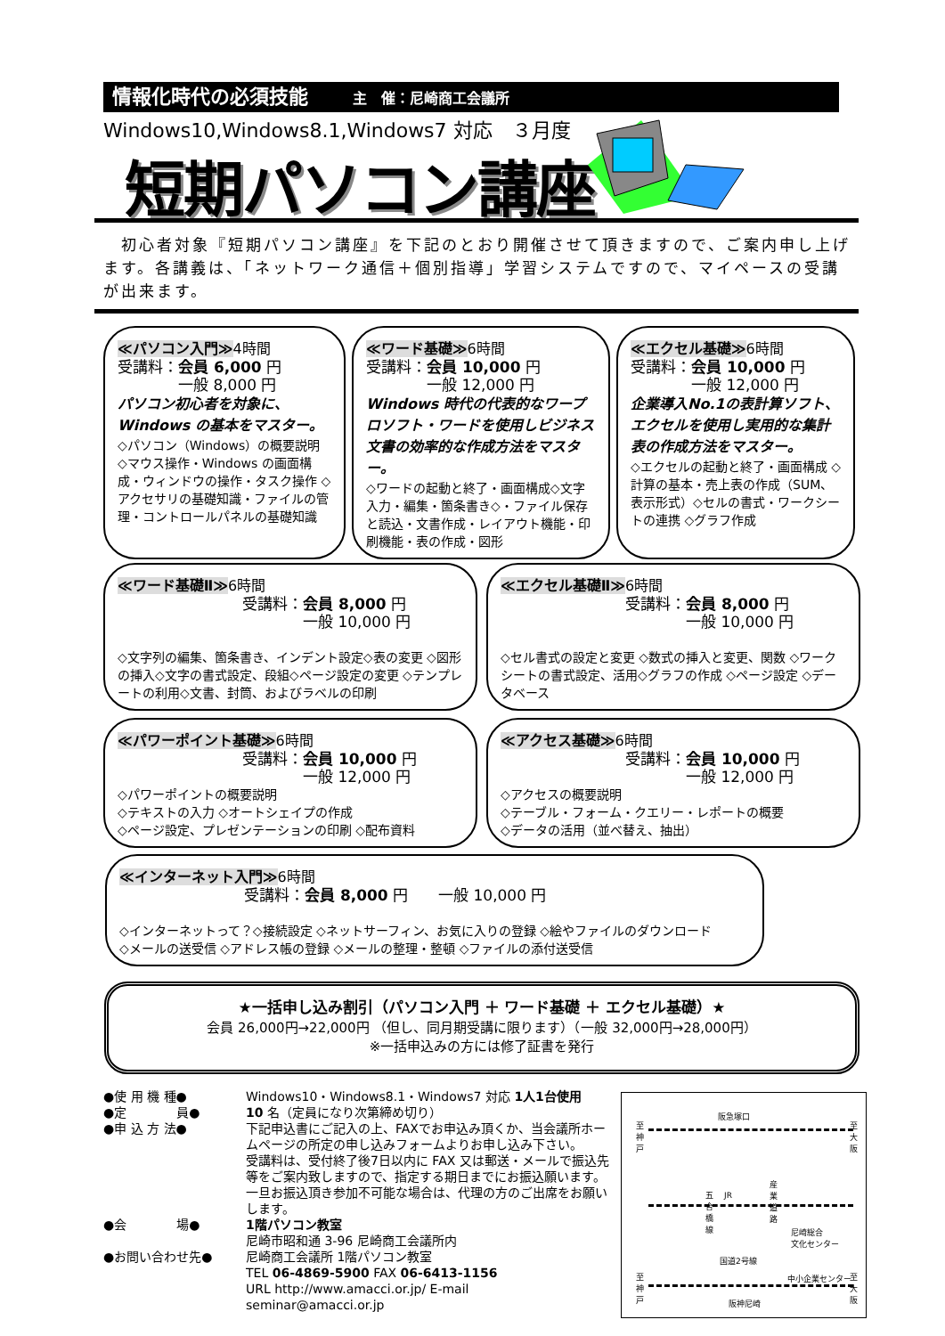情報化時代の必須技能 主　催：尼崎商工会議所
Windows10,Windows8.1,Windows7 対応　３月度
短期パソコン講座
　初心者対象『短期パソコン講座』を下記のとおり開催させて頂きますので、ご案内申し上げます。各講義は、「ネットワーク通信＋個別指導」学習システムですので、マイペースの受講が出来ます。
≪パソコン入門≫4時間
受講料：会員 6,000 円
　　　　一般 8,000 円
パソコン初心者を対象に、Windows の基本をマスター。
◇パソコン（Windows）の概要説明 ◇マウス操作・Windows の画面構成・ウィンドウの操作・タスク操作 ◇アクセサリの基礎知識・ファイルの管理・コントロールパネルの基礎知識
≪ワード基礎≫6時間
受講料：会員 10,000 円
　　　　一般 12,000 円
Windows 時代の代表的なワープロソフト・ワードを使用しビジネス文書の効率的な作成方法をマスター。
◇ワードの起動と終了・画面構成◇文字入力・編集・箇条書き◇・ファイル保存と読込・文書作成・レイアウト機能・印刷機能・表の作成・図形
≪エクセル基礎≫6時間
受講料：会員 10,000 円
　　　　一般 12,000 円
企業導入No.1の表計算ソフト、エクセルを使用し実用的な集計表の作成方法をマスター。
◇エクセルの起動と終了・画面構成 ◇計算の基本・売上表の作成（SUM、表示形式）◇セルの書式・ワークシートの連携 ◇グラフ作成
≪ワード基礎Ⅱ≫6時間
受講料：会員 8,000 円
　　　　一般 10,000 円
◇文字列の編集、箇条書き、インデント設定◇表の変更 ◇図形の挿入◇文字の書式設定、段組◇ページ設定の変更 ◇テンプレートの利用◇文書、封筒、およびラベルの印刷
≪エクセル基礎Ⅱ≫6時間
受講料：会員 8,000 円
　　　　一般 10,000 円
◇セル書式の設定と変更 ◇数式の挿入と変更、関数 ◇ワークシートの書式設定、活用◇グラフの作成 ◇ページ設定 ◇データベース
≪パワーポイント基礎≫6時間
受講料：会員 10,000 円
　　　　一般 12,000 円
◇パワーポイントの概要説明
◇テキストの入力 ◇オートシェイプの作成
◇ページ設定、プレゼンテーションの印刷 ◇配布資料
≪アクセス基礎≫6時間
受講料：会員 10,000 円
　　　　一般 12,000 円
◇アクセスの概要説明
◇テーブル・フォーム・クエリー・レポートの概要
◇データの活用（並べ替え、抽出）
≪インターネット入門≫6時間
受講料：会員 8,000 円　　一般 10,000 円
◇インターネットって？◇接続設定 ◇ネットサーフィン、お気に入りの登録 ◇絵やファイルのダウンロード
◇メールの送受信 ◇アドレス帳の登録 ◇メールの整理・整頓 ◇ファイルの添付送受信
★一括申し込み割引（パソコン入門 ＋ ワード基礎 ＋ エクセル基礎）★
会員 26,000円→22,000円 （但し、同月期受講に限ります）（一般 32,000円→28,000円）
※一括申込みの方には修了証書を発行
| ●使 用 機 種● | Windows10・Windows8.1・Windows7 対応 1人1台使用 |
| ●定 員● | 10 名（定員になり次第締め切り） |
| ●申 込 方 法● | 下記申込書にご記入の上、FAXでお申込み頂くか、当会議所ホームページの所定の申し込みフォームよりお申し込み下さい。 受講料は、受付終了後7日以内に FAX 又は郵送・メールで振込先等をご案内致しますので、指定する期日までにお振込願います。一旦お振込頂き参加不可能な場合は、代理の方のご出席をお願いします。 |
| ●会 場● | 1階パソコン教室 尼崎市昭和通 3-96 尼崎商工会議所内 |
| ●お問い合わせ先● | 尼崎商工会議所 1階パソコン教室 TEL 06-4869-5900 FAX 06-6413-1156 URL http://www.amacci.or.jp/ E-mail seminar@amacci.or.jp |
阪急塚口
至神戸
至大阪
JR
五合橋線
産業道路
尼崎総合
文化センター
国道2号線
中小企業センター
至神戸
至大阪
阪神尼崎